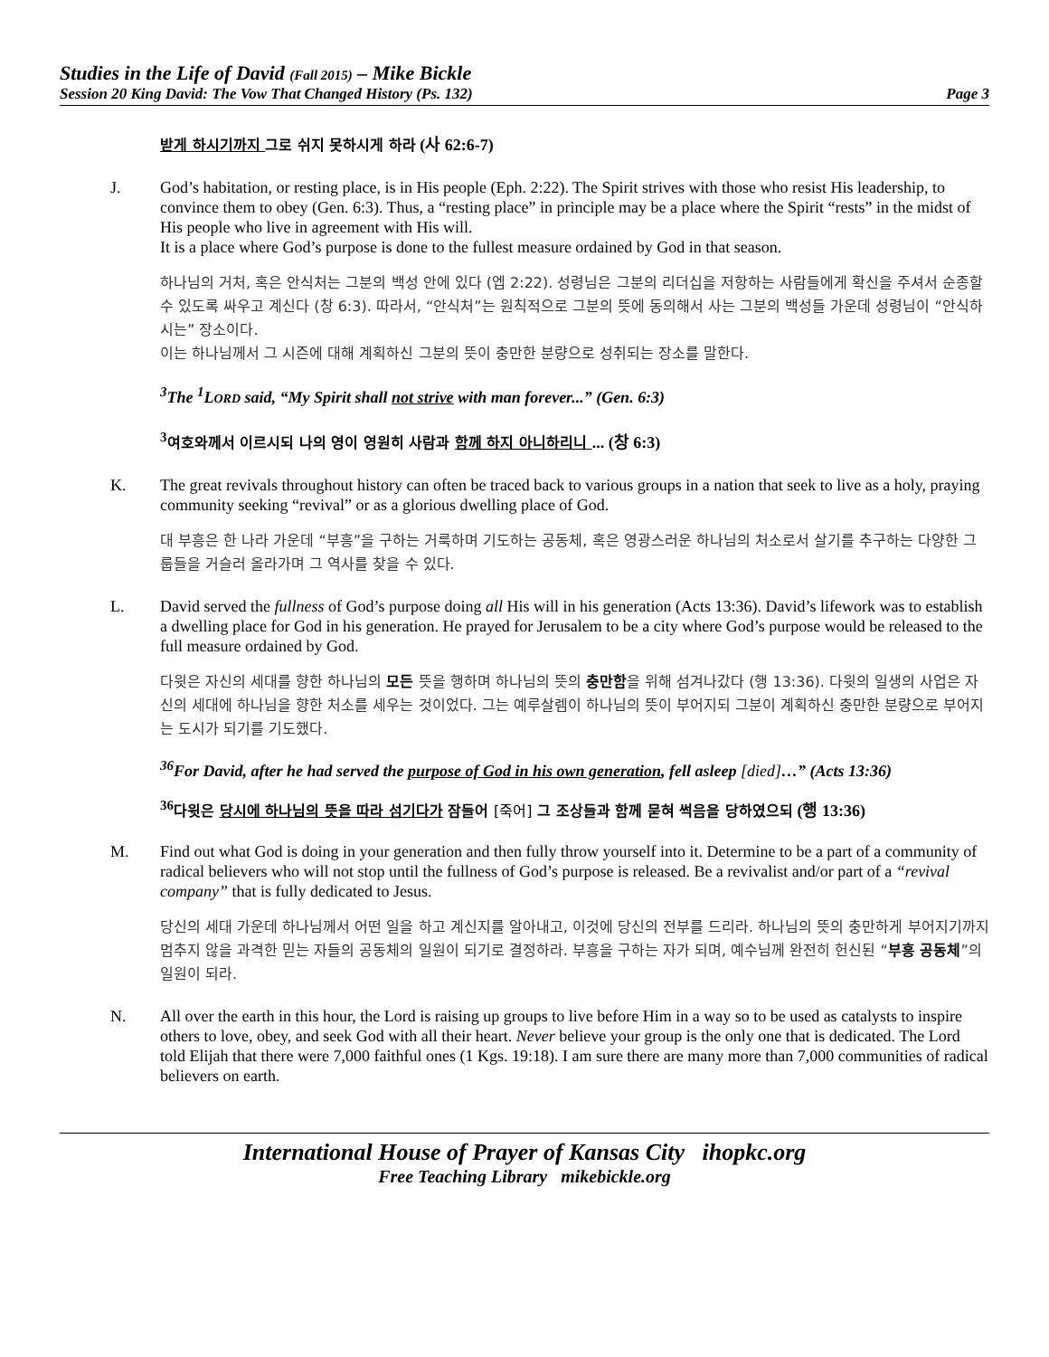Studies in the Life of David (Fall 2015) – Mike Bickle
Session 20 King David: The Vow That Changed History (Ps. 132) Page 3
받게 하시기까지 그로 쉬지 못하시게 하라 (사 62:6-7)
J. God’s habitation, or resting place, is in His people (Eph. 2:22). The Spirit strives with those who resist His leadership, to convince them to obey (Gen. 6:3). Thus, a “resting place” in principle may be a place where the Spirit “rests” in the midst of His people who live in agreement with His will.
It is a place where God’s purpose is done to the fullest measure ordained by God in that season.
하나님의 거처, 혹은 안식처는 그분의 백성 안에 있다 (엡 2:22). 성령님은 그분의 리더십을 저항하는 사람들에게 확신을 주셔서 순종할 수 있도록 싸우고 계신다 (창 6:3). 따라서, “안식처”는 원칙적으로 그분의 뜻에 동의해서 사는 그분의 백성들 가운데 성령님이 “안식하시는” 장소이다.
이는 하나님께서 그 시즌에 대해 계획하신 그분의 뜻이 충만한 분량으로 성취되는 장소를 말한다.
<sup>3</sup> The <sup>1</sup>LORD said, “My Spirit shall not strive with man forever...” (Gen. 6:3)
<sup>3</sup> 여호와께서 이르시되 나의 영이 영원히 사람과 함께 하지 아니하리니 ... (창 6:3)
K. The great revivals throughout history can often be traced back to various groups in a nation that seek to live as a holy, praying community seeking “revival” or as a glorious dwelling place of God.
대 부흥은 한 나라 가운데 “부흥”을 구하는 거룩하며 기도하는 공동체, 혹은 영광스러운 하나님의 처소로서 살기를 추구하는 다양한 그룹들을 거슬러 올라가며 그 역사를 찾을 수 있다.
L. David served the fullness of God’s purpose doing all His will in his generation (Acts 13:36). David’s lifework was to establish a dwelling place for God in his generation. He prayed for Jerusalem to be a city where God’s purpose would be released to the full measure ordained by God.
다윗은 자신의 세대를 향한 하나님의 모든 뜻을 행하며 하나님의 뜻의 충만함을 위해 섬겨나갔다 (행 13:36). 다윗의 일생의 사업은 자신의 세대에 하나님을 향한 처소를 세우는 것이었다. 그는 예루살렘이 하나님의 뜻이 부어지되 그분이 계획하신 충만한 분량으로 부어지는 도시가 되기를 기도했다.
<sup>36</sup> For David, after he had served the purpose of God in his own generation, fell asleep [died]…” (Acts 13:36)
<sup>36</sup> 다윗은 당시에 하나님의 뜻을 따라 섬기다가 잠들어 [죽어] 그 조상들과 함께 묻혀 썩음을 당하였으되 (행 13:36)
M. Find out what God is doing in your generation and then fully throw yourself into it. Determine to be a part of a community of radical believers who will not stop until the fullness of God’s purpose is released. Be a revivalist and/or part of a “revival company” that is fully dedicated to Jesus.
당신의 세대 가운데 하나님께서 어떤 일을 하고 계신지를 알아내고, 이것에 당신의 전부를 드리라. 하나님의 뜻의 충만하게 부어지기까지 멈추지 않을 과격한 믿는 자들의 공동체의 일원이 되기로 결정하라. 부흥을 구하는 자가 되며, 예수님께 완전히 헌신된 “부흥 공동체”의 일원이 되라.
N. All over the earth in this hour, the Lord is raising up groups to live before Him in a way so to be used as catalysts to inspire others to love, obey, and seek God with all their heart. Never believe your group is the only one that is dedicated. The Lord told Elijah that there were 7,000 faithful ones (1 Kgs. 19:18). I am sure there are many more than 7,000 communities of radical believers on earth.
International House of Prayer of Kansas City ihopkc.org
Free Teaching Library mikebickle.org